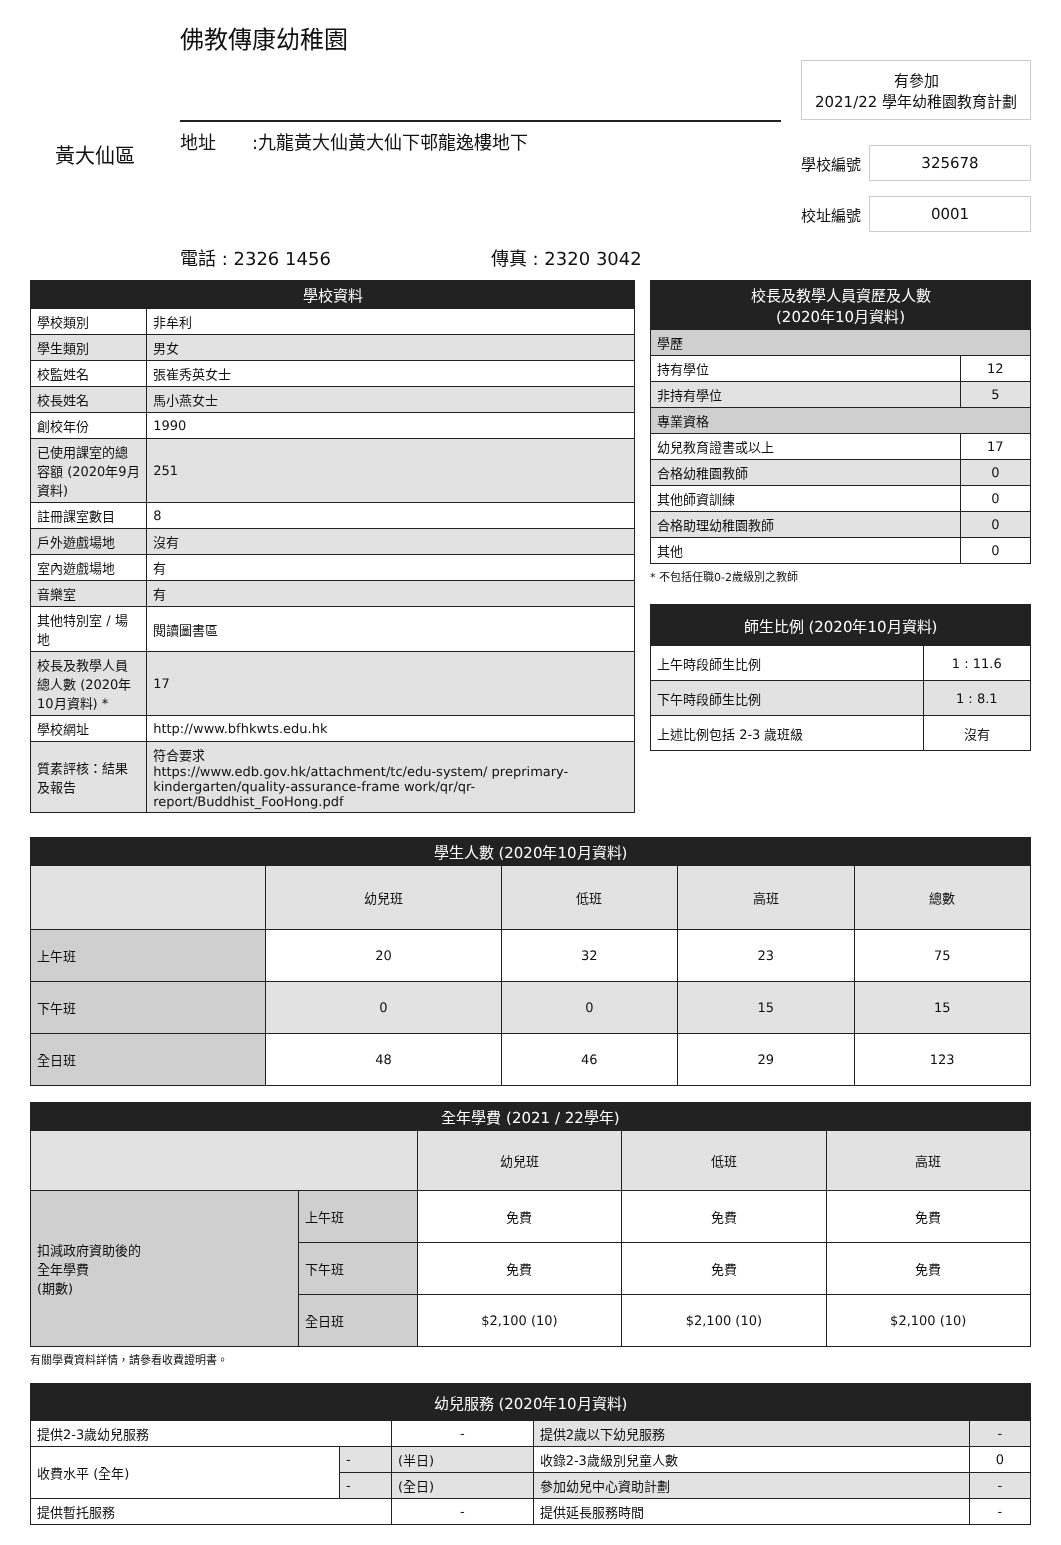黃大仙區
佛教傳康幼稚園
地址　　:九龍黃大仙黃大仙下邨龍逸樓地下
電話 : 2326 1456 傳真 : 2320 3042
有參加
2021/22 學年幼稚園教育計劃
學校編號
325678
校址編號
0001
| 學校資料 | |
| --- | --- |
| 學校類別 | 非牟利 |
| 學生類別 | 男女 |
| 校監姓名 | 張崔秀英女士 |
| 校長姓名 | 馬小燕女士 |
| 創校年份 | 1990 |
| 已使用課室的總容額 (2020年9月資料) | 251 |
| 註冊課室數目 | 8 |
| 戶外遊戲場地 | 沒有 |
| 室內遊戲場地 | 有 |
| 音樂室 | 有 |
| 其他特別室 / 場地 | 閱讀圖書區 |
| 校長及教學人員總人數 (2020年10月資料) * | 17 |
| 學校網址 | http://www.bfhkwts.edu.hk |
| 質素評核：結果及報告 | 符合要求 https://www.edb.gov.hk/attachment/tc/edu-system/ preprimary-kindergarten/quality-assurance-frame work/qr/qr-report/Buddhist_FooHong.pdf |
| 校長及教學人員資歷及人數 (2020年10月資料) | |
| --- | --- |
| 學歷 | |
| 持有學位 | 12 |
| 非持有學位 | 5 |
| 專業資格 | |
| 幼兒教育證書或以上 | 17 |
| 合格幼稚園教師 | 0 |
| 其他師資訓練 | 0 |
| 合格助理幼稚園教師 | 0 |
| 其他 | 0 |
* 不包括任職0-2歲級別之教師
| 師生比例 (2020年10月資料) | |
| --- | --- |
| 上午時段師生比例 | 1 : 11.6 |
| 下午時段師生比例 | 1 : 8.1 |
| 上述比例包括 2-3 歲班級 | 沒有 |
| 學生人數 (2020年10月資料) | | | | |
| --- | --- | --- | --- | --- |
| | 幼兒班 | 低班 | 高班 | 總數 |
| 上午班 | 20 | 32 | 23 | 75 |
| 下午班 | 0 | 0 | 15 | 15 |
| 全日班 | 48 | 46 | 29 | 123 |
| 全年學費 (2021 / 22學年) | | | | |
| --- | --- | --- | --- | --- |
| | | 幼兒班 | 低班 | 高班 |
| 扣減政府資助後的 全年學費 (期數) | 上午班 | 免費 | 免費 | 免費 |
| | 下午班 | 免費 | 免費 | 免費 |
| | 全日班 | $2,100 (10) | $2,100 (10) | $2,100 (10) |
有關學費資料詳情，請參看收費證明書。
| 幼兒服務 (2020年10月資料) | | | | |
| --- | --- | --- | --- | --- |
| 提供2-3歲幼兒服務 | | - | 提供2歲以下幼兒服務 | - |
| 收費水平 (全年) | - | (半日) | 收錄2-3歲級別兒童人數 | 0 |
| | - | (全日) | 參加幼兒中心資助計劃 | - |
| 提供暫托服務 | | - | 提供延長服務時間 | - |